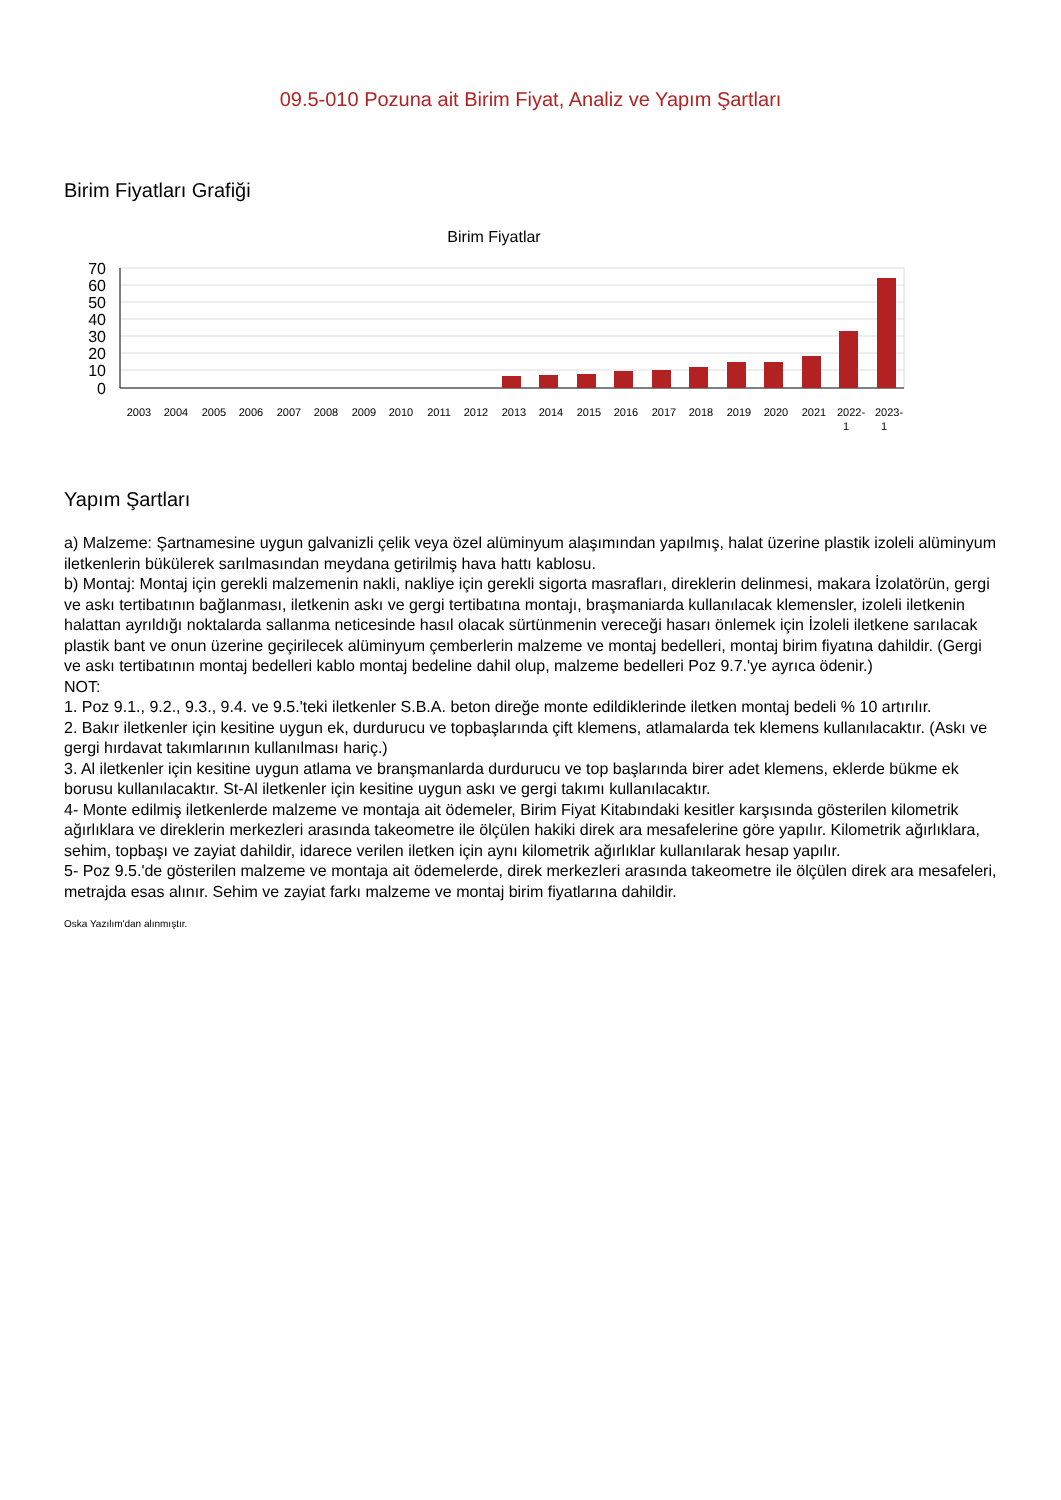09.5-010 Pozuna ait Birim Fiyat, Analiz ve Yapım Şartları
Birim Fiyatları Grafiği
Birim Fiyatlar
70
60
50
40
30
20
10
0
2003
2004
2005
2006
2007
2008
2009
2010
2011
2012
2013
2014
2015
2016
2017
2018
2019
2020
2021
2022-
1
2023-
1
Yapım Şartları
a) Malzeme: Şartnamesine uygun galvanizli çelik veya özel alüminyum alaşımından yapılmış, halat üzerine plastik izoleli alüminyum iletkenlerin bükülerek sarılmasından meydana getirilmiş hava hattı kablosu.
b) Montaj: Montaj için gerekli malzemenin nakli, nakliye için gerekli sigorta masrafları, direklerin delinmesi, makara İzolatörün, gergi ve askı tertibatının bağlanması, iletkenin askı ve gergi tertibatına montajı, braşmaniarda kullanılacak klemensler, izoleli iletkenin halattan ayrıldığı noktalarda sallanma neticesinde hasıl olacak sürtünmenin vereceği hasarı önlemek için İzoleli iletkene sarılacak plastik bant ve onun üzerine geçirilecek alüminyum çemberlerin malzeme ve montaj bedelleri, montaj birim fiyatına dahildir. (Gergi ve askı tertibatının montaj bedelleri kablo montaj bedeline dahil olup, malzeme bedelleri Poz 9.7.'ye ayrıca ödenir.)
NOT:
1. Poz 9.1., 9.2., 9.3., 9.4. ve 9.5.'teki iletkenler S.B.A. beton direğe monte edildiklerinde iletken montaj bedeli % 10 artırılır.
2. Bakır iletkenler için kesitine uygun ek, durdurucu ve topbaşlarında çift klemens, atlamalarda tek klemens kullanılacaktır. (Askı ve gergi hırdavat takımlarının kullanılması hariç.)
3. Al iletkenler için kesitine uygun atlama ve branşmanlarda durdurucu ve top başlarında birer adet klemens, eklerde bükme ek borusu kullanılacaktır. St-Al iletkenler için kesitine uygun askı ve gergi takımı kullanılacaktır.
4- Monte edilmiş iletkenlerde malzeme ve montaja ait ödemeler, Birim Fiyat Kitabındaki kesitler karşısında gösterilen kilometrik ağırlıklara ve direklerin merkezleri arasında takeometre ile ölçülen hakiki direk ara mesafelerine göre yapılır. Kilometrik ağırlıklara, sehim, topbaşı ve zayiat dahildir, idarece verilen iletken için aynı kilometrik ağırlıklar kullanılarak hesap yapılır.
5- Poz 9.5.'de gösterilen malzeme ve montaja ait ödemelerde, direk merkezleri arasında takeometre ile ölçülen direk ara mesafeleri, metrajda esas alınır. Sehim ve zayiat farkı malzeme ve montaj birim fiyatlarına dahildir.
Oska Yazılım'dan alınmıştır.